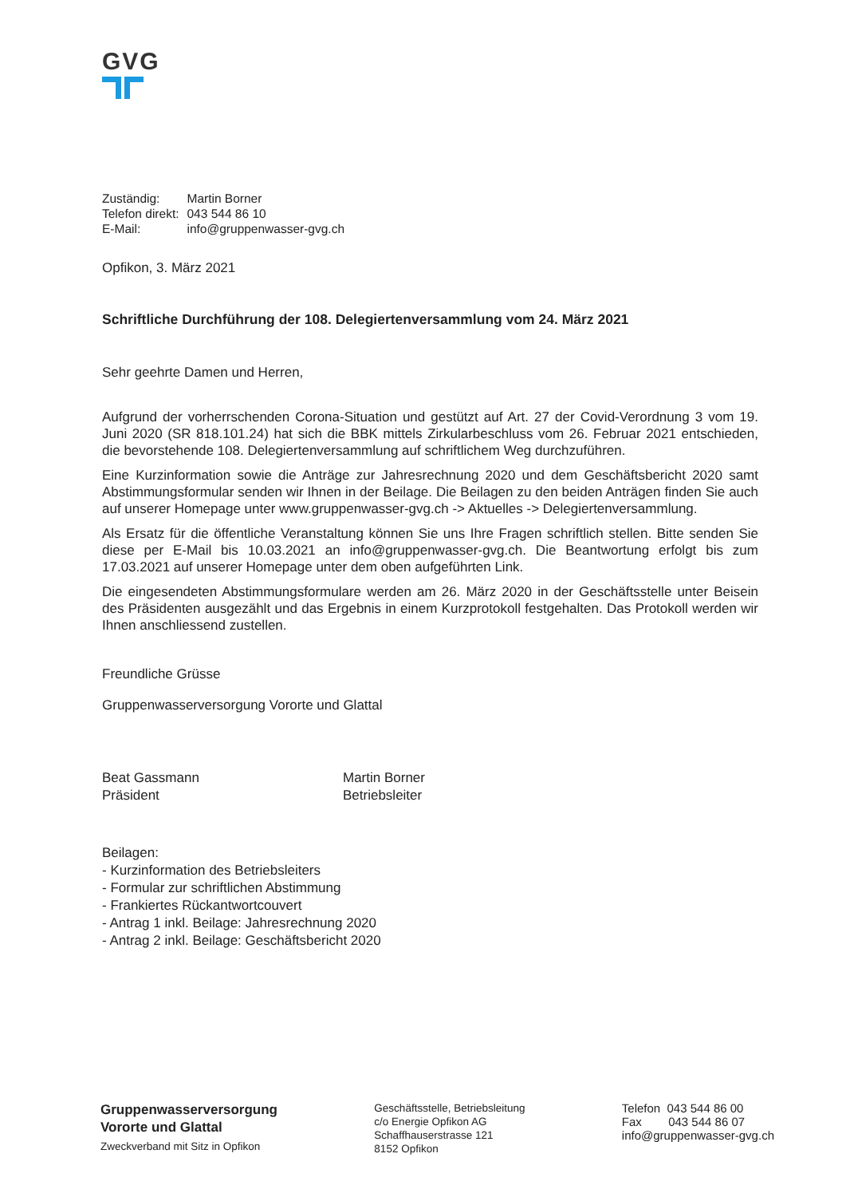GVG
| Zuständig: | Martin Borner |
| Telefon direkt: | 043 544 86 10 |
| E-Mail: | info@gruppenwasser-gvg.ch |
Opfikon, 3. März 2021
Schriftliche Durchführung der 108. Delegiertenversammlung vom 24. März 2021
Sehr geehrte Damen und Herren,
Aufgrund der vorherrschenden Corona-Situation und gestützt auf Art. 27 der Covid-Verordnung 3 vom 19. Juni 2020 (SR 818.101.24) hat sich die BBK mittels Zirkularbeschluss vom 26. Februar 2021 entschieden, die bevorstehende 108. Delegiertenversammlung auf schriftlichem Weg durchzuführen.
Eine Kurzinformation sowie die Anträge zur Jahresrechnung 2020 und dem Geschäftsbericht 2020 samt Abstimmungsformular senden wir Ihnen in der Beilage. Die Beilagen zu den beiden Anträgen finden Sie auch auf unserer Homepage unter www.gruppenwasser-gvg.ch -> Aktuelles -> Delegiertenversammlung.
Als Ersatz für die öffentliche Veranstaltung können Sie uns Ihre Fragen schriftlich stellen. Bitte senden Sie diese per E-Mail bis 10.03.2021 an info@gruppenwasser-gvg.ch. Die Beantwortung erfolgt bis zum 17.03.2021 auf unserer Homepage unter dem oben aufgeführten Link.
Die eingesendeten Abstimmungsformulare werden am 26. März 2020 in der Geschäftsstelle unter Beisein des Präsidenten ausgezählt und das Ergebnis in einem Kurzprotokoll festgehalten. Das Protokoll werden wir Ihnen anschliessend zustellen.
Freundliche Grüsse
Gruppenwasserversorgung Vororte und Glattal
Beat Gassmann
Präsident
Martin Borner
Betriebsleiter
Beilagen:
- Kurzinformation des Betriebsleiters
- Formular zur schriftlichen Abstimmung
- Frankiertes Rückantwortcouvert
- Antrag 1 inkl. Beilage: Jahresrechnung 2020
- Antrag 2 inkl. Beilage: Geschäftsbericht 2020
Gruppenwasserversorgung
Vororte und Glattal
Zweckverband mit Sitz in Opfikon
Geschäftsstelle, Betriebsleitung
c/o Energie Opfikon AG
Schaffhauserstrasse 121
8152 Opfikon
Telefon 043 544 86 00
Fax 043 544 86 07
info@gruppenwasser-gvg.ch